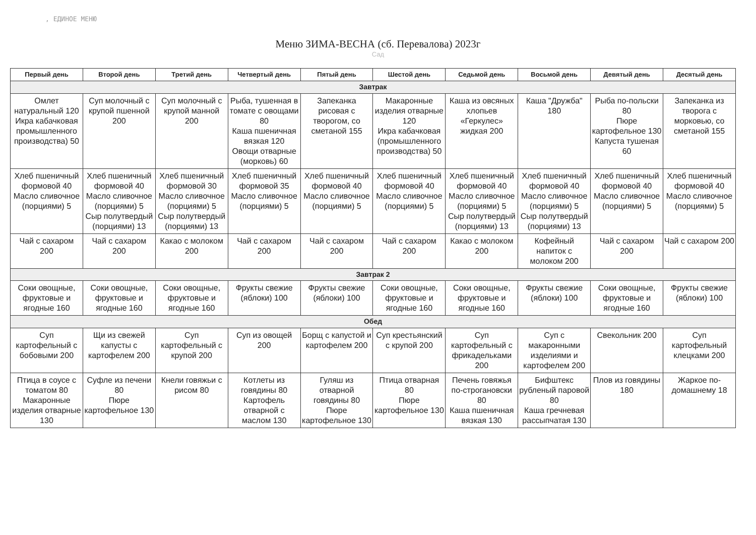, ЕДИНОЕ МЕНЮ
Меню ЗИМА-ВЕСНА (сб. Перевалова) 2023г
Сад
| Первый день | Второй день | Третий день | Четвертый день | Пятый день | Шестой день | Седьмой день | Восьмой день | Девятый день | Десятый день |
| --- | --- | --- | --- | --- | --- | --- | --- | --- | --- |
| Завтрак | | | | | | | | | |
| Омлет натуральный 120 Икра кабачковая промышленного производства) 50 | Суп молочный с крупой пшенной 200 | Суп молочный с крупой манной 200 | Рыба, тушенная в томате с овощами 80 Каша пшеничная вязкая 120 Овощи отварные (морковь) 60 | Запеканка рисовая с творогом, со сметаной 155 | Макаронные изделия отварные 120 Икра кабачковая (промышленного производства) 50 | Каша из овсяных хлопьев «Геркулес» жидкая 200 | Каша "Дружба" 180 | Рыба по-польски 80 Пюре картофельное 130 Капуста тушеная 60 | Запеканка из творога с морковью, со сметаной 155 |
| Хлеб пшеничный формовой 40 Масло сливочное (порциями) 5 | Хлеб пшеничный формовой 40 Масло сливочное (порциями) 5 Сыр полутвердый (порциями) 13 | Хлеб пшеничный формовой 30 Масло сливочное (порциями) 5 Сыр полутвердый (порциями) 13 | Хлеб пшеничный формовой 35 Масло сливочное (порциями) 5 | Хлеб пшеничный формовой 40 Масло сливочное (порциями) 5 | Хлеб пшеничный формовой 40 Масло сливочное (порциями) 5 | Хлеб пшеничный формовой 40 Масло сливочное (порциями) 5 Сыр полутвердый (порциями) 13 | Хлеб пшеничный формовой 40 Масло сливочное (порциями) 5 Сыр полутвердый (порциями) 13 | Хлеб пшеничный формовой 40 Масло сливочное (порциями) 5 | Хлеб пшеничный формовой 40 Масло сливочное (порциями) 5 |
| Чай с сахаром 200 | Чай с сахаром 200 | Какао с молоком 200 | Чай с сахаром 200 | Чай с сахаром 200 | Чай с сахаром 200 | Какао с молоком 200 | Кофейный напиток с молоком 200 | Чай с сахаром 200 | Чай с сахаром 200 |
| Завтрак 2 | | | | | | | | | |
| Соки овощные, фруктовые и ягодные 160 | Соки овощные, фруктовые и ягодные 160 | Соки овощные, фруктовые и ягодные 160 | Фрукты свежие (яблоки) 100 | Фрукты свежие (яблоки) 100 | Соки овощные, фруктовые и ягодные 160 | Соки овощные, фруктовые и ягодные 160 | Фрукты свежие (яблоки) 100 | Соки овощные, фруктовые и ягодные 160 | Фрукты свежие (яблоки) 100 |
| Обед | | | | | | | | | |
| Суп картофельный с бобовыми 200 | Щи из свежей капусты с картофелем 200 | Суп картофельный с крупой 200 | Суп из овощей 200 | Борщ с капустой и картофелем 200 | Суп крестьянский с крупой 200 | Суп картофельный с фрикадельками 200 | Суп с макаронными изделиями и картофелем 200 | Свекольник 200 | Суп картофельный клецками 200 |
| Птица в соусе с томатом 80 Макаронные изделия отварные 130 | Суфле из печени 80 Пюре картофельное 130 | Кнели говяжьи с рисом 80 | Котлеты из говядины 80 Картофель отварной с маслом 130 | Гуляш из отварной говядины 80 Пюре картофельное 130 | Птица отварная 80 Пюре картофельное 130 | Печень говяжья по-строгановски 80 Каша пшеничная вязкая 130 | Бифштекс рубленый паровой 80 Каша гречневая рассыпчатая 130 | Плов из говядины 180 | Жаркое по-домашнему 18 |